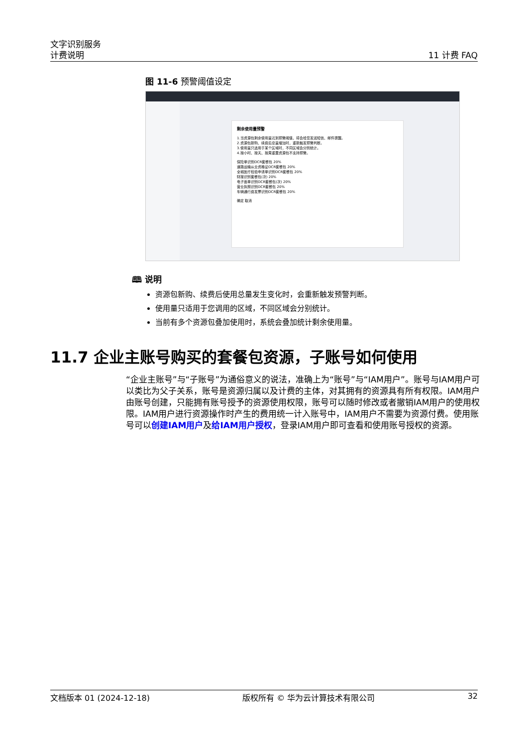文字识别服务
计费说明
11 计费 FAQ
图 11-6 预警阈值设定
剩余使用量预警
1.当资源包剩余使用量达到预警阈值，将会给您发送短信、邮件提醒。
2.资源包新购、续费后总量增加时，重新触发预警判断。
3.使用量只适用于某个区域时，不同区域会分别统计。
4.按小时、按天、按周重置资源包不支持预警。
保险单识别OCR套餐包 20%
道路运输从业资格证OCR套餐包 20%
全城医疗检验申请单识别OCR套餐包 20%
财报识别套餐包(次) 20%
电子面单识别OCR套餐包(次) 20%
营业执照识别OCR套餐包 20%
车辆通行费发票识别OCR套餐包 20%
确定 取消
🕮 说明
资源包新购、续费后使用总量发生变化时，会重新触发预警判断。
使用量只适用于您调用的区域，不同区域会分别统计。
当前有多个资源包叠加使用时，系统会叠加统计剩余使用量。
11.7 企业主账号购买的套餐包资源，子账号如何使用
“企业主账号”与“子账号”为通俗意义的说法，准确上为“账号”与“IAM用户”。账号与IAM用户可以类比为父子关系，账号是资源归属以及计费的主体，对其拥有的资源具有所有权限。IAM用户由账号创建，只能拥有账号授予的资源使用权限，账号可以随时修改或者撤销IAM用户的使用权限。IAM用户进行资源操作时产生的费用统一计入账号中，IAM用户不需要为资源付费。使用账号可以创建IAM用户及给IAM用户授权，登录IAM用户即可查看和使用账号授权的资源。
文档版本 01 (2024-12-18) 版权所有 © 华为云计算技术有限公司 32